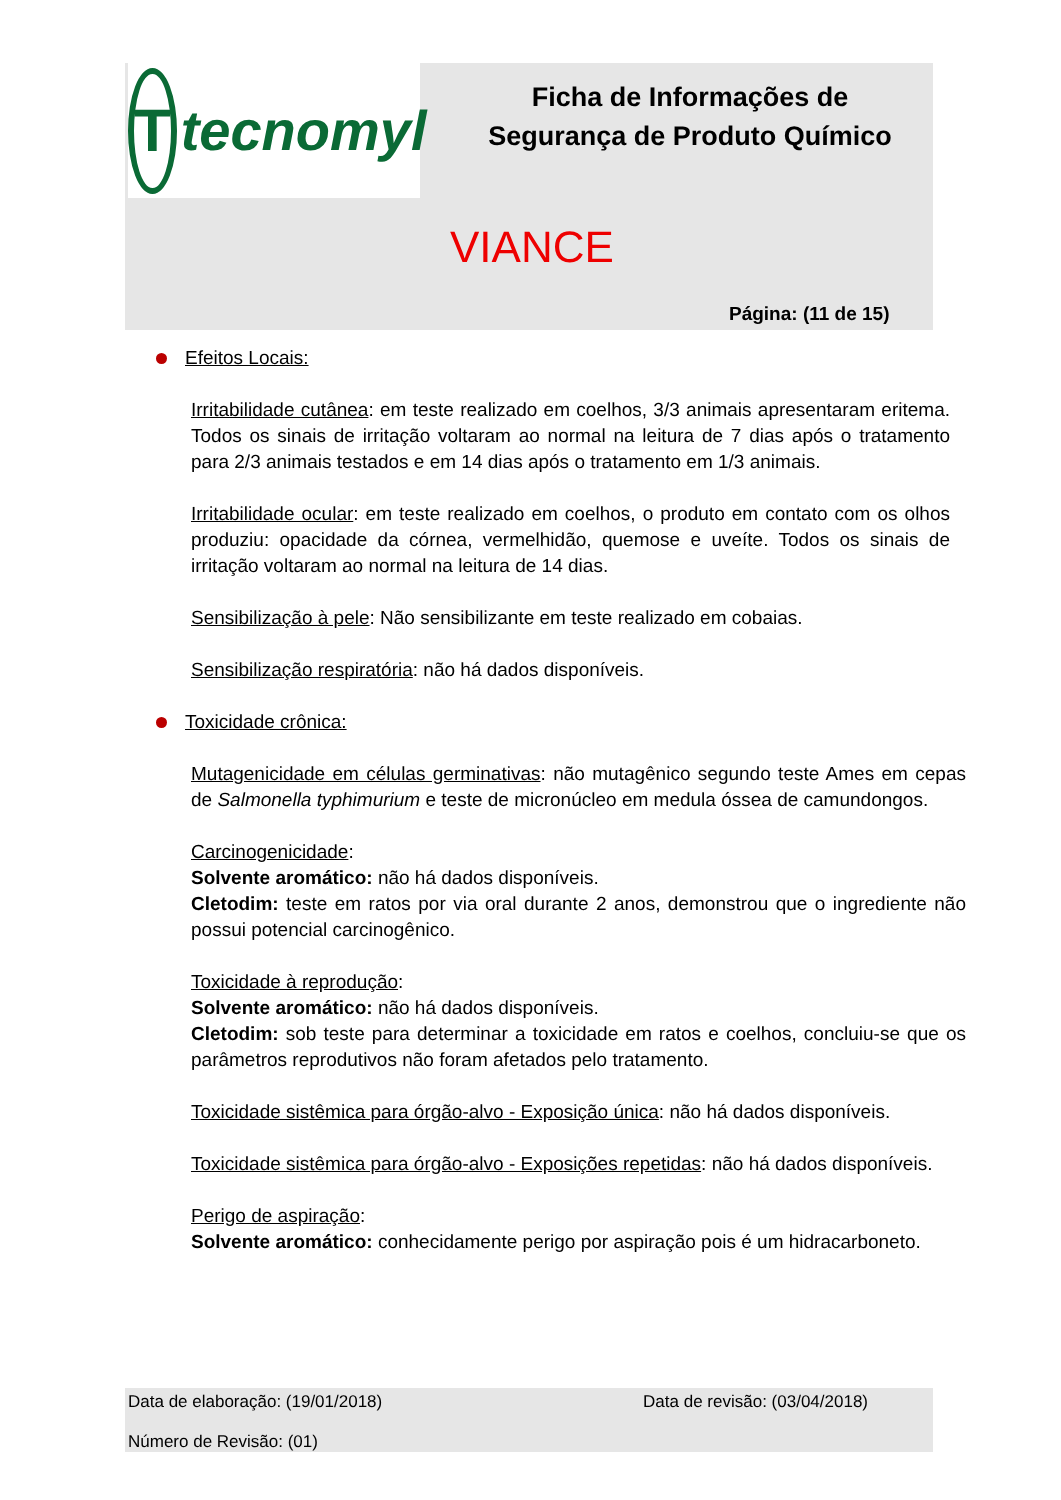T
tecnomyl
Ficha de Informações de Segurança de Produto Químico
VIANCE
Página: (11 de 15)
Efeitos Locais:
Irritabilidade cutânea: em teste realizado em coelhos, 3/3 animais apresentaram eritema. Todos os sinais de irritação voltaram ao normal na leitura de 7 dias após o tratamento para 2/3 animais testados e em 14 dias após o tratamento em 1/3 animais.
Irritabilidade ocular: em teste realizado em coelhos, o produto em contato com os olhos produziu: opacidade da córnea, vermelhidão, quemose e uveíte. Todos os sinais de irritação voltaram ao normal na leitura de 14 dias.
Sensibilização à pele: Não sensibilizante em teste realizado em cobaias.
Sensibilização respiratória: não há dados disponíveis.
Toxicidade crônica:
Mutagenicidade em células germinativas: não mutagênico segundo teste Ames em cepas de Salmonella typhimurium e teste de micronúcleo em medula óssea de camundongos.
Carcinogenicidade:
Solvente aromático: não há dados disponíveis.
Cletodim: teste em ratos por via oral durante 2 anos, demonstrou que o ingrediente não possui potencial carcinogênico.
Toxicidade à reprodução:
Solvente aromático: não há dados disponíveis.
Cletodim: sob teste para determinar a toxicidade em ratos e coelhos, concluiu-se que os parâmetros reprodutivos não foram afetados pelo tratamento.
Toxicidade sistêmica para órgão-alvo - Exposição única: não há dados disponíveis.
Toxicidade sistêmica para órgão-alvo - Exposições repetidas: não há dados disponíveis.
Perigo de aspiração:
Solvente aromático: conhecidamente perigo por aspiração pois é um hidracarboneto.
Data de elaboração: (19/01/2018) Data de revisão: (03/04/2018)
Número de Revisão: (01)